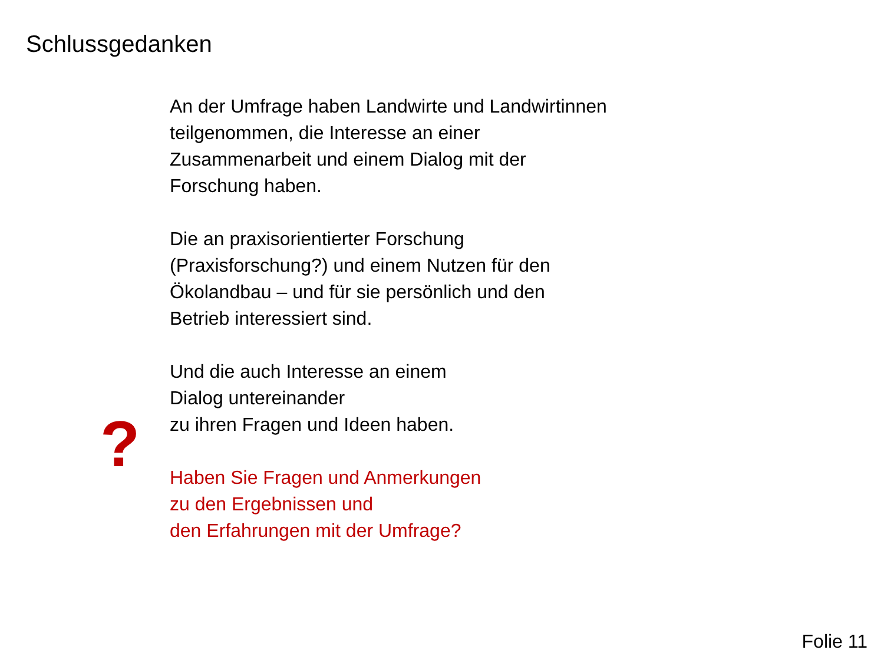Schlussgedanken
?
An der Umfrage haben Landwirte und Landwirtinnen
teilgenommen, die Interesse an einer
Zusammenarbeit und einem Dialog mit der
Forschung haben.
Die an praxisorientierter Forschung
(Praxisforschung?) und einem Nutzen für den
Ökolandbau – und für sie persönlich und den
Betrieb interessiert sind.
Und die auch Interesse an einem
Dialog untereinander
zu ihren Fragen und Ideen haben.
Haben Sie Fragen und Anmerkungen
zu den Ergebnissen und
den Erfahrungen mit der Umfrage?
Folie 11